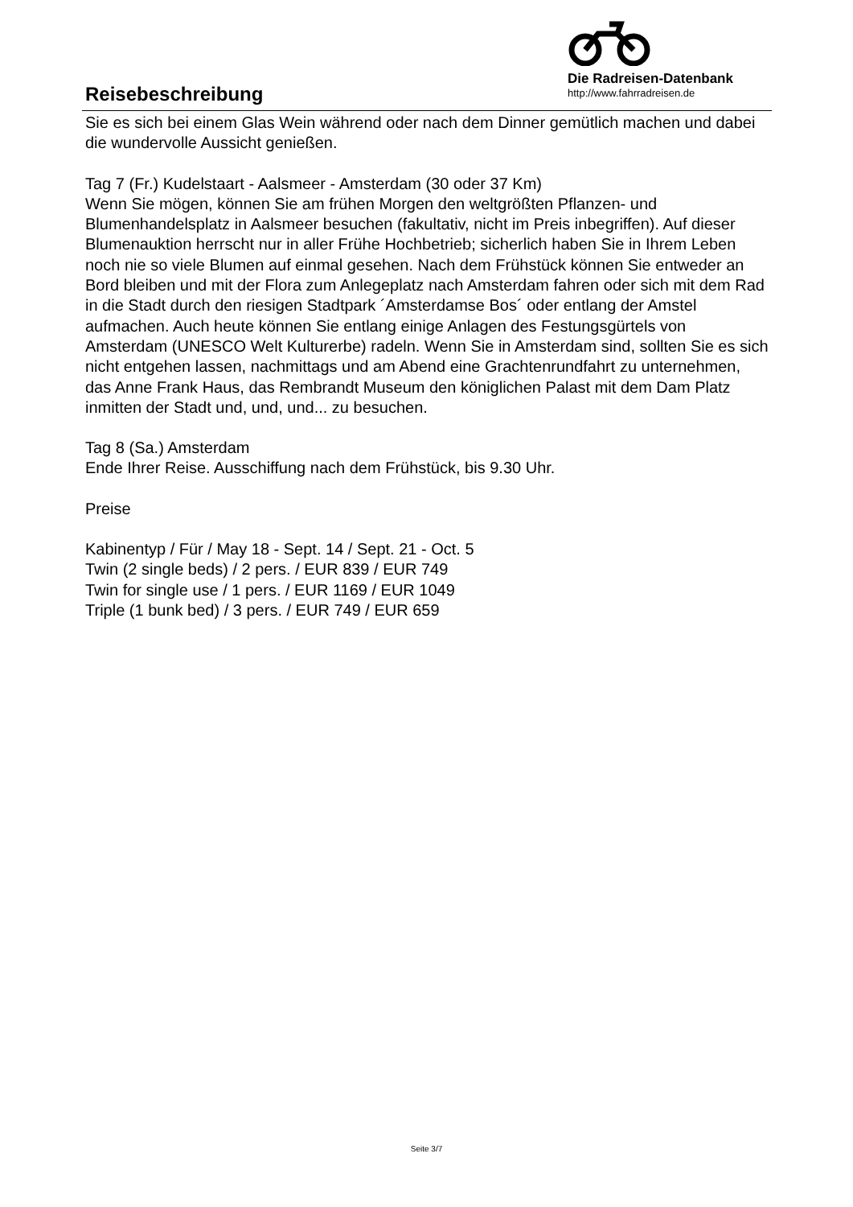Reisebeschreibung
Die Radreisen-Datenbank
http://www.fahrradreisen.de
Sie es sich bei einem Glas Wein während oder nach dem Dinner gemütlich machen und dabei die wundervolle Aussicht genießen.
Tag 7 (Fr.) Kudelstaart - Aalsmeer - Amsterdam (30 oder 37 Km)
Wenn Sie mögen, können Sie am frühen Morgen den weltgrößten Pflanzen- und Blumenhandelsplatz in Aalsmeer besuchen (fakultativ, nicht im Preis inbegriffen). Auf dieser Blumenauktion herrscht nur in aller Frühe Hochbetrieb; sicherlich haben Sie in Ihrem Leben noch nie so viele Blumen auf einmal gesehen. Nach dem Frühstück können Sie entweder an Bord bleiben und mit der Flora zum Anlegeplatz nach Amsterdam fahren oder sich mit dem Rad in die Stadt durch den riesigen Stadtpark ´Amsterdamse Bos´ oder entlang der Amstel aufmachen. Auch heute können Sie entlang einige Anlagen des Festungsgürtels von Amsterdam (UNESCO Welt Kulturerbe) radeln. Wenn Sie in Amsterdam sind, sollten Sie es sich nicht entgehen lassen, nachmittags und am Abend eine Grachtenrundfahrt zu unternehmen, das Anne Frank Haus, das Rembrandt Museum den königlichen Palast mit dem Dam Platz inmitten der Stadt und, und, und... zu besuchen.
Tag 8 (Sa.) Amsterdam
Ende Ihrer Reise. Ausschiffung nach dem Frühstück, bis 9.30 Uhr.
Preise
Kabinentyp / Für / May 18 - Sept. 14 / Sept. 21 - Oct. 5
Twin (2 single beds) / 2 pers. / EUR 839 / EUR 749
Twin for single use / 1 pers. / EUR 1169 / EUR 1049
Triple (1 bunk bed) / 3 pers. / EUR 749 / EUR 659
Seite 3/7